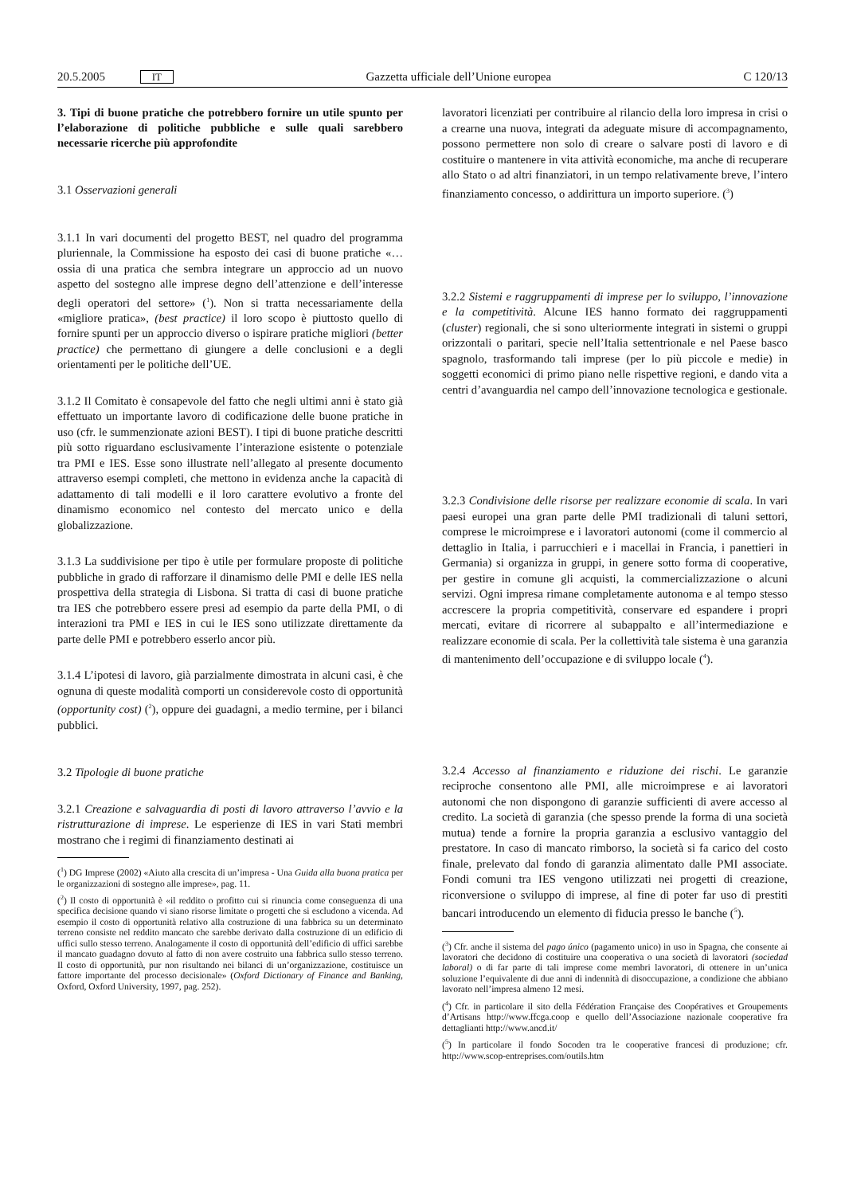20.5.2005 IT Gazzetta ufficiale dell’Unione europea C 120/13
3. Tipi di buone pratiche che potrebbero fornire un utile spunto per l’elaborazione di politiche pubbliche e sulle quali sarebbero necessarie ricerche più approfondite
3.1 Osservazioni generali
3.1.1 In vari documenti del progetto BEST, nel quadro del programma pluriennale, la Commissione ha esposto dei casi di buone pratiche «… ossia di una pratica che sembra integrare un approccio ad un nuovo aspetto del sostegno alle imprese degno dell’attenzione e dell’interesse degli operatori del settore» (<sup>1</sup>). Non si tratta necessariamente della «migliore pratica», (best practice) il loro scopo è piuttosto quello di fornire spunti per un approccio diverso o ispirare pratiche migliori (better practice) che permettano di giungere a delle conclusioni e a degli orientamenti per le politiche dell’UE.
3.1.2 Il Comitato è consapevole del fatto che negli ultimi anni è stato già effettuato un importante lavoro di codificazione delle buone pratiche in uso (cfr. le summenzionate azioni BEST). I tipi di buone pratiche descritti più sotto riguardano esclusivamente l’interazione esistente o potenziale tra PMI e IES. Esse sono illustrate nell’allegato al presente documento attraverso esempi completi, che mettono in evidenza anche la capacità di adattamento di tali modelli e il loro carattere evolutivo a fronte del dinamismo economico nel contesto del mercato unico e della globalizzazione.
3.1.3 La suddivisione per tipo è utile per formulare proposte di politiche pubbliche in grado di rafforzare il dinamismo delle PMI e delle IES nella prospettiva della strategia di Lisbona. Si tratta di casi di buone pratiche tra IES che potrebbero essere presi ad esempio da parte della PMI, o di interazioni tra PMI e IES in cui le IES sono utilizzate direttamente da parte delle PMI e potrebbero esserlo ancor più.
3.1.4 L’ipotesi di lavoro, già parzialmente dimostrata in alcuni casi, è che ognuna di queste modalità comporti un considerevole costo di opportunità (opportunity cost) (<sup>2</sup>), oppure dei guadagni, a medio termine, per i bilanci pubblici.
3.2 Tipologie di buone pratiche
3.2.1 Creazione e salvaguardia di posti di lavoro attraverso l’avvio e la ristrutturazione di imprese. Le esperienze di IES in vari Stati membri mostrano che i regimi di finanziamento destinati ai
(<sup>1</sup>) DG Imprese (2002) «Aiuto alla crescita di un’impresa - Una Guida alla buona pratica per le organizzazioni di sostegno alle imprese», pag. 11.
(<sup>2</sup>) Il costo di opportunità è «il reddito o profitto cui si rinuncia come conseguenza di una specifica decisione quando vi siano risorse limitate o progetti che si escludono a vicenda. Ad esempio il costo di opportunità relativo alla costruzione di una fabbrica su un determinato terreno consiste nel reddito mancato che sarebbe derivato dalla costruzione di un edificio di uffici sullo stesso terreno. Analogamente il costo di opportunità dell’edificio di uffici sarebbe il mancato guadagno dovuto al fatto di non avere costruito una fabbrica sullo stesso terreno. Il costo di opportunità, pur non risultando nei bilanci di un’organizzazione, costituisce un fattore importante del processo decisionale» (Oxford Dictionary of Finance and Banking, Oxford, Oxford University, 1997, pag. 252).
lavoratori licenziati per contribuire al rilancio della loro impresa in crisi o a crearne una nuova, integrati da adeguate misure di accompagnamento, possono permettere non solo di creare o salvare posti di lavoro e di costituire o mantenere in vita attività economiche, ma anche di recuperare allo Stato o ad altri finanziatori, in un tempo relativamente breve, l’intero finanziamento concesso, o addirittura un importo superiore. (<sup>3</sup>)
3.2.2 Sistemi e raggruppamenti di imprese per lo sviluppo, l’innovazione e la competitività. Alcune IES hanno formato dei raggruppamenti (cluster) regionali, che si sono ulteriormente integrati in sistemi o gruppi orizzontali o paritari, specie nell’Italia settentrionale e nel Paese basco spagnolo, trasformando tali imprese (per lo più piccole e medie) in soggetti economici di primo piano nelle rispettive regioni, e dando vita a centri d’avanguardia nel campo dell’innovazione tecnologica e gestionale.
3.2.3 Condivisione delle risorse per realizzare economie di scala. In vari paesi europei una gran parte delle PMI tradizionali di taluni settori, comprese le microimprese e i lavoratori autonomi (come il commercio al dettaglio in Italia, i parrucchieri e i macellai in Francia, i panettieri in Germania) si organizza in gruppi, in genere sotto forma di cooperative, per gestire in comune gli acquisti, la commercializzazione o alcuni servizi. Ogni impresa rimane completamente autonoma e al tempo stesso accrescere la propria competitività, conservare ed espandere i propri mercati, evitare di ricorrere al subappalto e all’intermediazione e realizzare economie di scala. Per la collettività tale sistema è una garanzia di mantenimento dell’occupazione e di sviluppo locale (<sup>4</sup>).
3.2.4 Accesso al finanziamento e riduzione dei rischi. Le garanzie reciproche consentono alle PMI, alle microimprese e ai lavoratori autonomi che non dispongono di garanzie sufficienti di avere accesso al credito. La società di garanzia (che spesso prende la forma di una società mutua) tende a fornire la propria garanzia a esclusivo vantaggio del prestatore. In caso di mancato rimborso, la società si fa carico del costo finale, prelevato dal fondo di garanzia alimentato dalle PMI associate. Fondi comuni tra IES vengono utilizzati nei progetti di creazione, riconversione o sviluppo di imprese, al fine di poter far uso di prestiti bancari introducendo un elemento di fiducia presso le banche (<sup>5</sup>).
(<sup>3</sup>) Cfr. anche il sistema del pago único (pagamento unico) in uso in Spagna, che consente ai lavoratori che decidono di costituire una cooperativa o una società di lavoratori (sociedad laboral) o di far parte di tali imprese come membri lavoratori, di ottenere in un’unica soluzione l’equivalente di due anni di indennità di disoccupazione, a condizione che abbiano lavorato nell’impresa almeno 12 mesi.
(<sup>4</sup>) Cfr. in particolare il sito della Fédération Française des Coopératives et Groupements d’Artisans http://www.ffcga.coop e quello dell’Associazione nazionale cooperative fra dettaglianti http://www.ancd.it/
(<sup>5</sup>) In particolare il fondo Socoden tra le cooperative francesi di produzione; cfr. http://www.scop-entreprises.com/outils.htm